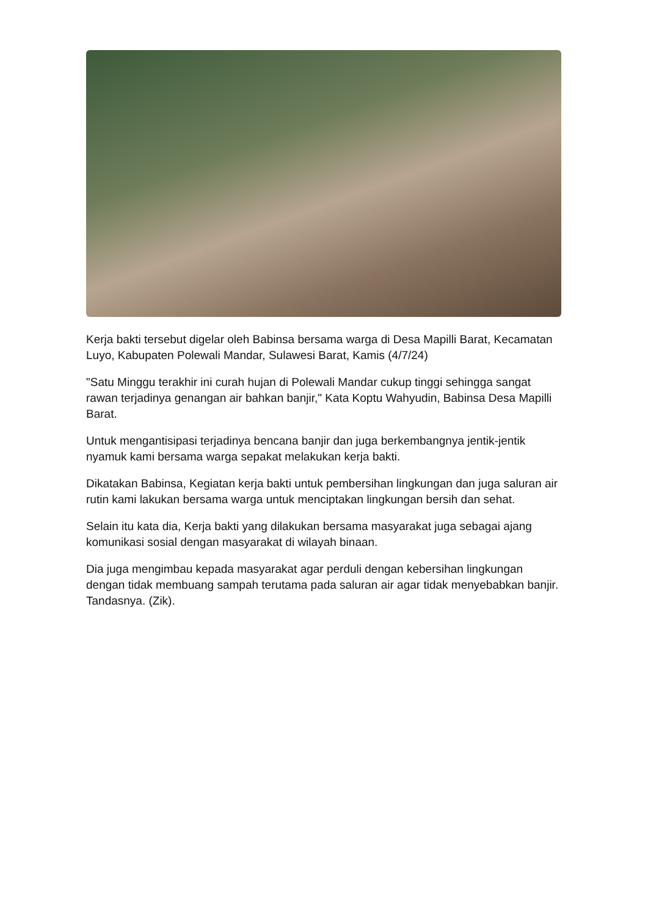Kerja bakti tersebut digelar oleh Babinsa bersama warga di Desa Mapilli Barat, Kecamatan Luyo, Kabupaten Polewali Mandar, Sulawesi Barat, Kamis (4/7/24)
"Satu Minggu terakhir ini curah hujan di Polewali Mandar cukup tinggi sehingga sangat rawan terjadinya genangan air bahkan banjir," Kata Koptu Wahyudin, Babinsa Desa Mapilli Barat.
Untuk mengantisipasi terjadinya bencana banjir dan juga berkembangnya jentik-jentik nyamuk kami bersama warga sepakat melakukan kerja bakti.
Dikatakan Babinsa, Kegiatan kerja bakti untuk pembersihan lingkungan dan juga saluran air rutin kami lakukan bersama warga untuk menciptakan lingkungan bersih dan sehat.
Selain itu kata dia, Kerja bakti yang dilakukan bersama masyarakat juga sebagai ajang komunikasi sosial dengan masyarakat di wilayah binaan.
Dia juga mengimbau kepada masyarakat agar perduli dengan kebersihan lingkungan dengan tidak membuang sampah terutama pada saluran air agar tidak menyebabkan banjir. Tandasnya. (Zik).